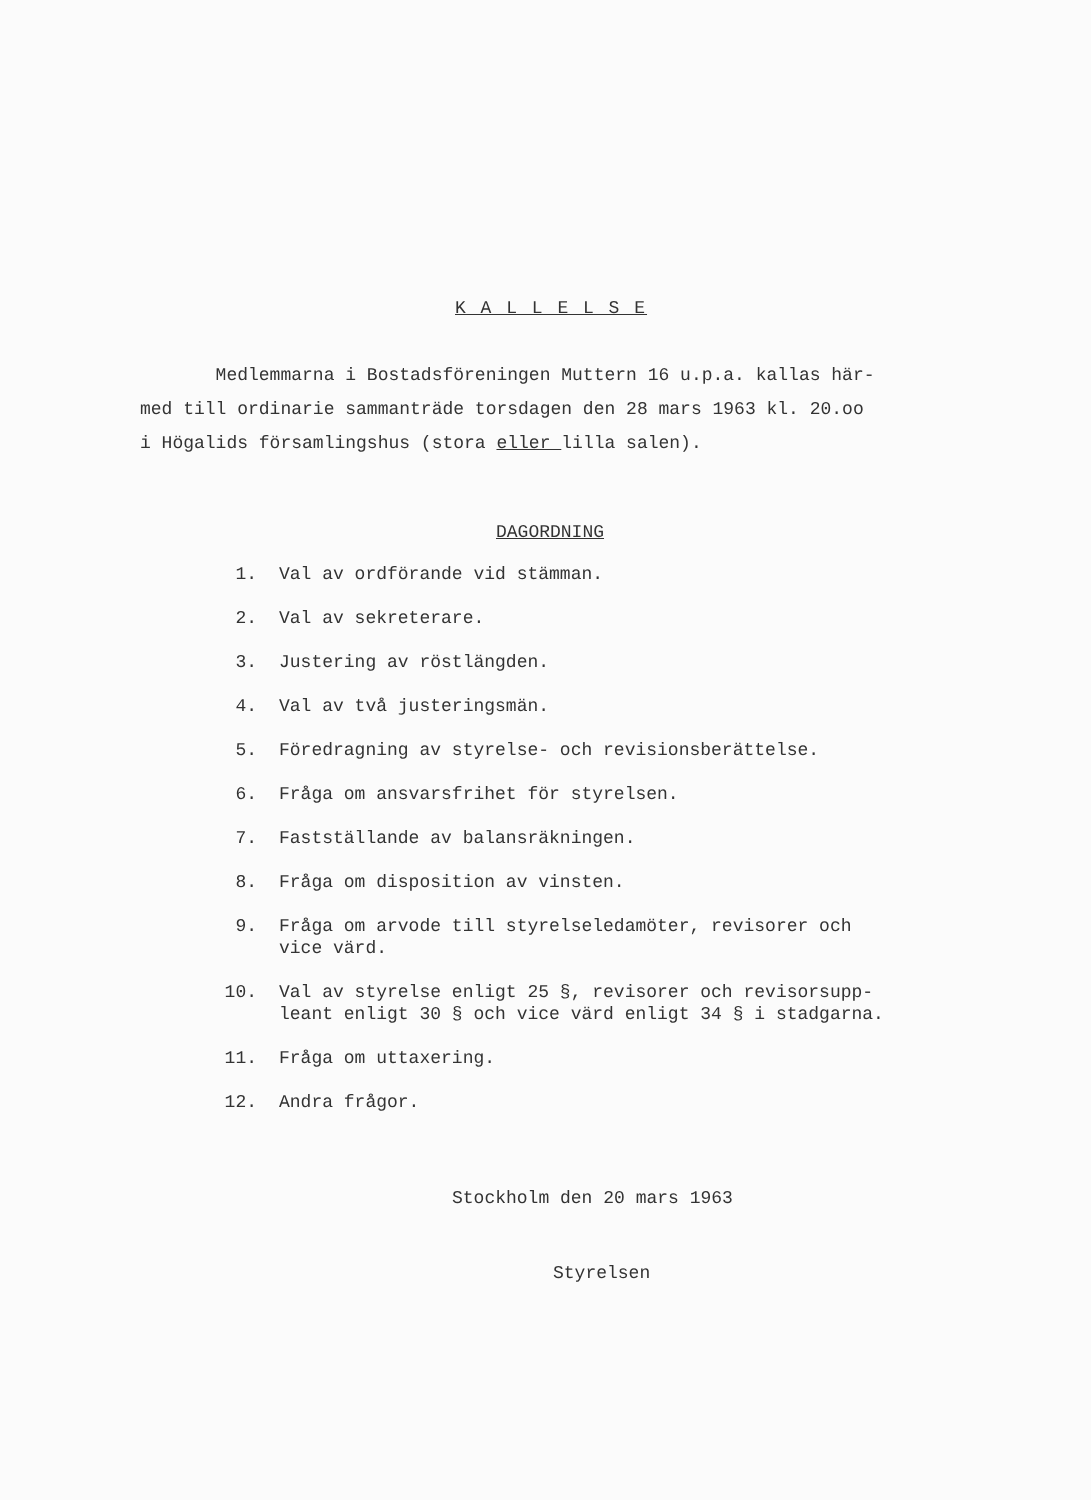K A L L E L S E
Medlemmarna i Bostadsföreningen Muttern 16 u.p.a. kallas här-
med till ordinarie sammanträde torsdagen den 28 mars 1963 kl. 20.oo
i Högalids församlingshus (stora eller lilla salen).
DAGORDNING
1. Val av ordförande vid stämman.
2. Val av sekreterare.
3. Justering av röstlängden.
4. Val av två justeringsmän.
5. Föredragning av styrelse- och revisionsberättelse.
6. Fråga om ansvarsfrihet för styrelsen.
7. Fastställande av balansräkningen.
8. Fråga om disposition av vinsten.
9. Fråga om arvode till styrelseledamöter, revisorer och
vice värd.
10. Val av styrelse enligt 25 §, revisorer och revisorsupp-
leant enligt 30 § och vice värd enligt 34 § i stadgarna.
11. Fråga om uttaxering.
12. Andra frågor.
Stockholm den 20 mars 1963
Styrelsen